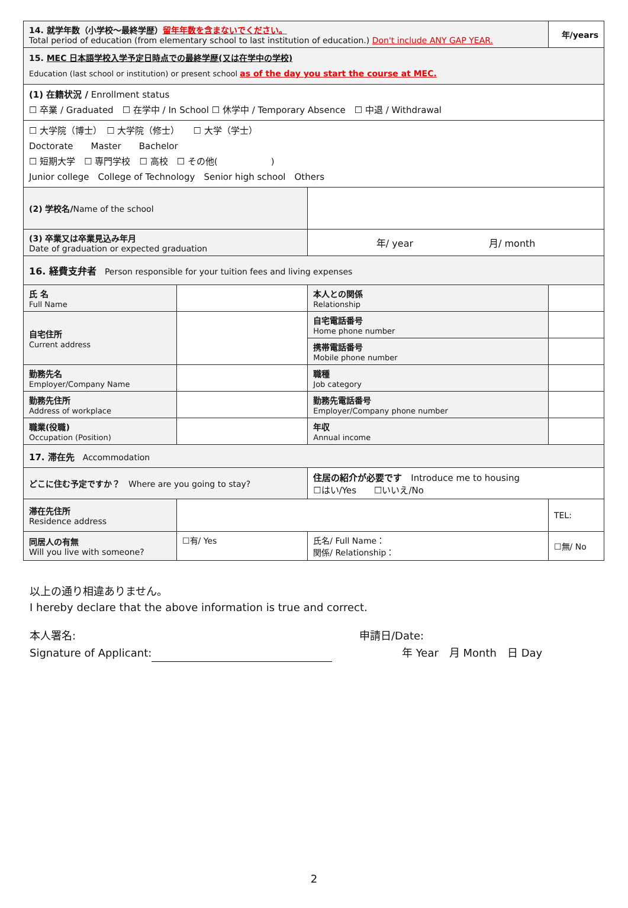| 14. 就学年数（小学校～最終学歴） 留年年数を含まないでください。 Total period of education (from elementary school to last institution of education.) Don't include ANY GAP YEAR. | | | | 年/years | |
| 15. MEC 日本語学校入学予定日時点での最終学歴(又は在学中の学校) Education (last school or institution) or present school as of the day you start the course at MEC. | | | | | |
| (1) 在籍状況 / Enrollment status ☐ 卒業 / Graduated ☐ 在学中 / In School ☐ 休学中 / Temporary Absence ☐ 中退 / Withdrawal | | | | | |
| ☐ 大学院（博士） ☐ 大学院（修士） ☐ 大学（学士） Doctorate Master Bachelor ☐ 短期大学 ☐ 専門学校 ☐ 高校 ☐ その他( ) Junior college College of Technology Senior high school Others | | | | | |
| (2) 学校名/ Name of the school | | | | | |
| (3) 卒業又は卒業見込み年月 Date of graduation or expected graduation | | | 年/ year 月/ month | | |
| 16. 経費支弁者 Person responsible for your tuition fees and living expenses | | | | | |
| 氏 名 Full Name | | | 本人との関係 Relationship | | |
| 自宅住所 Current address | | | 自宅電話番号 Home phone number | | |
| | | | 携帯電話番号 Mobile phone number | | |
| 勤務先名 Employer/Company Name | | | 職種 Job category | | |
| 勤務先住所 Address of workplace | | | 勤務先電話番号 Employer/Company phone number | | |
| 職業(役職) Occupation (Position) | | | 年収 Annual income | | |
| 17. 滞在先 Accommodation | | | | | |
| どこに住む予定ですか？ Where are you going to stay? | | 住居の紹介が必要です Introduce me to housing ☐はい/Yes ☐いいえ/No | | | |
| 滞在先住所 Residence address | | | | | TEL: |
| 同居人の有無 Will you live with someone? | ☐有/ Yes | 氏名/ Full Name： 関係/ Relationship： | | | ☐無/ No |
以上の通り相違ありません。
I hereby declare that the above information is true and correct.
本人署名:
Signature of Applicant:
申請日/Date:
　　　　年 Year　月 Month　日 Day
2